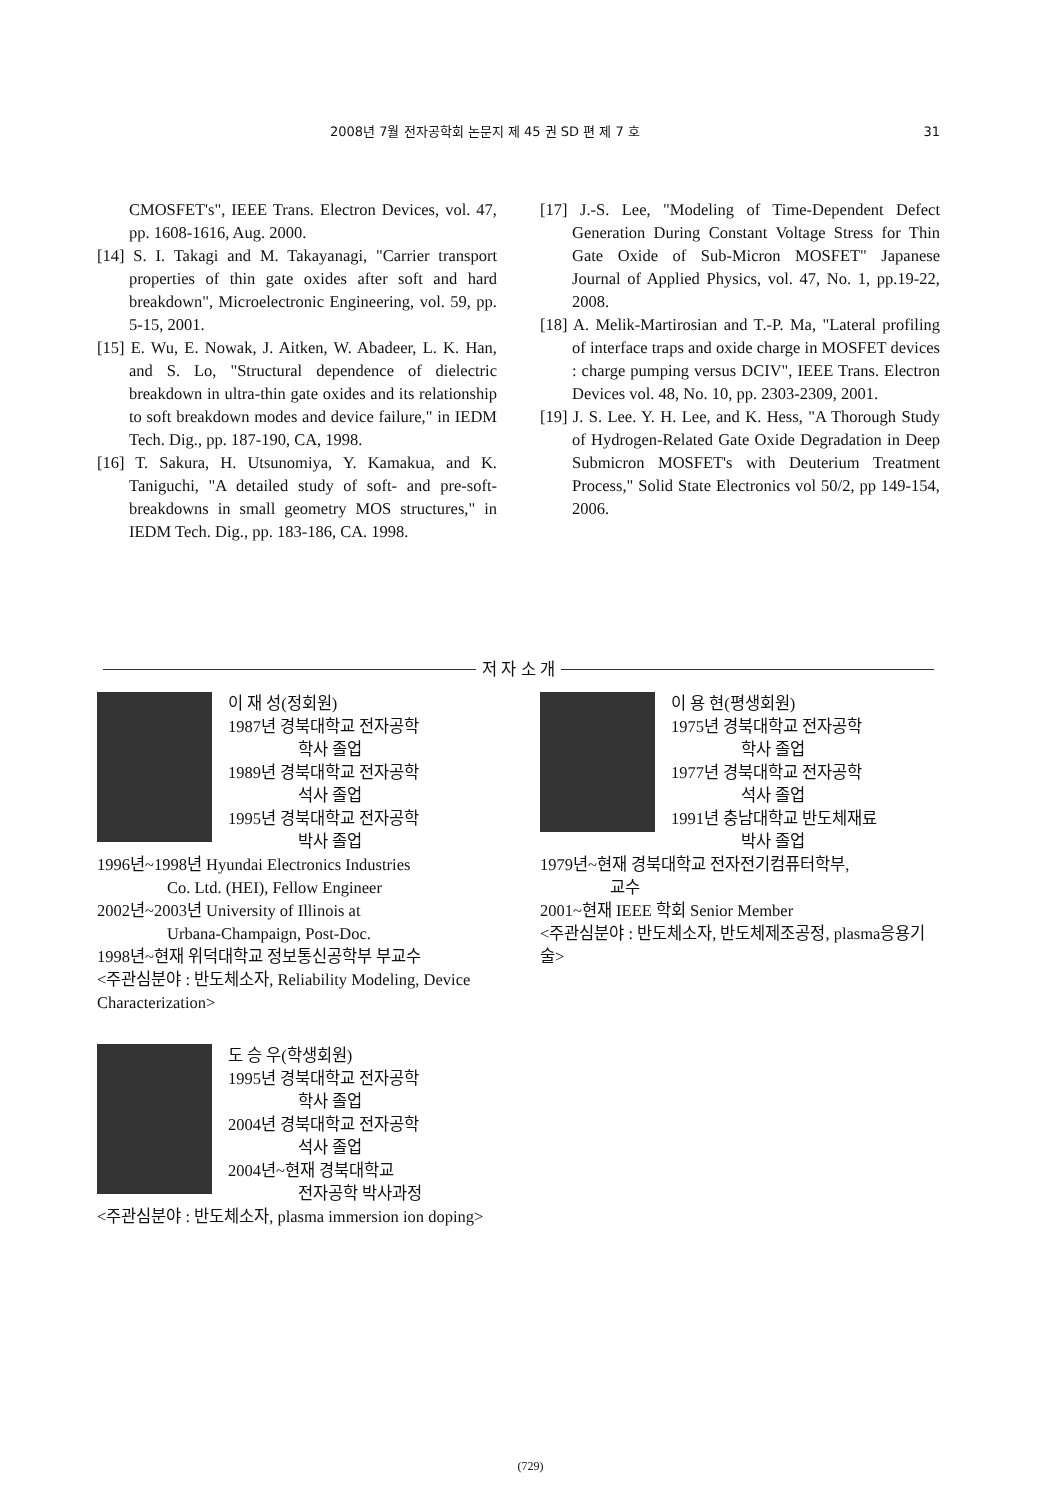2008년 7월 전자공학회 논문지 제 45 권 SD 편 제 7 호 31
CMOSFET's", IEEE Trans. Electron Devices, vol. 47, pp. 1608-1616, Aug. 2000.
[14] S. I. Takagi and M. Takayanagi, "Carrier transport properties of thin gate oxides after soft and hard breakdown", Microelectronic Engineering, vol. 59, pp. 5-15, 2001.
[15] E. Wu, E. Nowak, J. Aitken, W. Abadeer, L. K. Han, and S. Lo, "Structural dependence of dielectric breakdown in ultra-thin gate oxides and its relationship to soft breakdown modes and device failure," in IEDM Tech. Dig., pp. 187-190, CA, 1998.
[16] T. Sakura, H. Utsunomiya, Y. Kamakua, and K. Taniguchi, "A detailed study of soft- and pre-soft-breakdowns in small geometry MOS structures," in IEDM Tech. Dig., pp. 183-186, CA. 1998.
[17] J.-S. Lee, "Modeling of Time-Dependent Defect Generation During Constant Voltage Stress for Thin Gate Oxide of Sub-Micron MOSFET" Japanese Journal of Applied Physics, vol. 47, No. 1, pp.19-22, 2008.
[18] A. Melik-Martirosian and T.-P. Ma, "Lateral profiling of interface traps and oxide charge in MOSFET devices : charge pumping versus DCIV", IEEE Trans. Electron Devices vol. 48, No. 10, pp. 2303-2309, 2001.
[19] J. S. Lee. Y. H. Lee, and K. Hess, "A Thorough Study of Hydrogen-Related Gate Oxide Degradation in Deep Submicron MOSFET's with Deuterium Treatment Process," Solid State Electronics vol 50/2, pp 149-154, 2006.
저 자 소 개
이 재 성(정회원)
1987년 경북대학교 전자공학
학사 졸업
1989년 경북대학교 전자공학
석사 졸업
1995년 경북대학교 전자공학
박사 졸업
1996년~1998년 Hyundai Electronics Industries
Co. Ltd. (HEI), Fellow Engineer
2002년~2003년 University of Illinois at
Urbana-Champaign, Post-Doc.
1998년~현재 위덕대학교 정보통신공학부 부교수
<주관심분야 : 반도체소자, Reliability Modeling, Device Characterization>
도 승 우(학생회원)
1995년 경북대학교 전자공학
학사 졸업
2004년 경북대학교 전자공학
석사 졸업
2004년~현재 경북대학교
전자공학 박사과정
<주관심분야 : 반도체소자, plasma immersion ion doping>
이 용 현(평생회원)
1975년 경북대학교 전자공학
학사 졸업
1977년 경북대학교 전자공학
석사 졸업
1991년 충남대학교 반도체재료
박사 졸업
1979년~현재 경북대학교 전자전기컴퓨터학부,
교수
2001~현재 IEEE 학회 Senior Member
<주관심분야 : 반도체소자, 반도체제조공정, plasma응용기술>
(729)